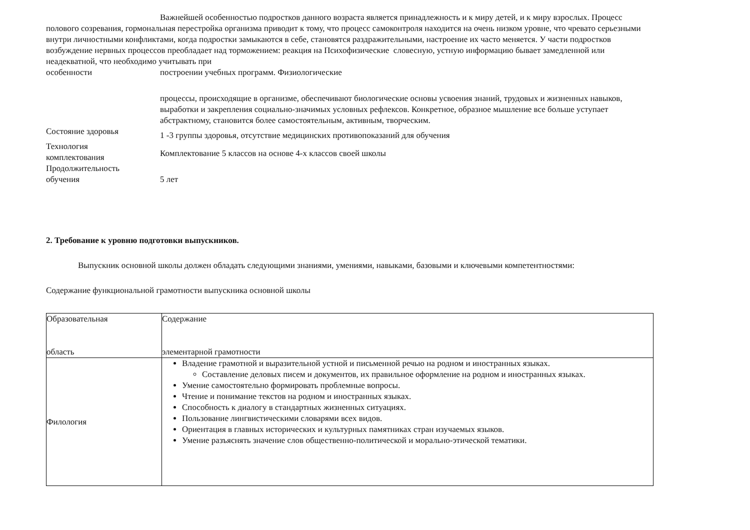Важнейшей особенностью подростков данного возраста является принадлежность и к миру детей, и к миру взрослых. Процесс полового созревания, гормональная перестройка организма приводит к тому, что процесс самоконтроля находится на очень низком уровне, что чревато серьезными внутри личностными конфликтами, когда подростки замыкаются в себе, становятся раздражительными, настроение их часто меняется. У части подростков возбуждение нервных процессов преобладает над торможением: реакция на Психофизические словесную, устную информацию бывает замедленной или неадекватной, что необходимо учитывать при
особенности построении учебных программ. Физиологические
процессы, происходящие в организме, обеспечивают биологические основы усвоения знаний, трудовых и жизненных навыков, выработки и закрепления социально-значимых условных рефлексов. Конкретное, образное мышление все больше уступает абстрактному, становится более самостоятельным, активным, творческим.
Состояние здоровья
1 -3 группы здоровья, отсутствие медицинских противопоказаний для обучения
Технология
комплектования
Комплектование 5 классов на основе 4-х классов своей школы
Продолжительность
обучения
5 лет
2. Требование к уровню подготовки выпускников.
Выпускник основной школы должен обладать следующими знаниями, умениями, навыками, базовыми и ключевыми компетентностями:
Содержание функциональной грамотности выпускника основной школы
| Образовательная область | Содержание элементарной грамотности |
| Филология | Владение грамотной и выразительной устной и письменной речью на родном и иностранных языках. Составление деловых писем и документов, их правильное оформление на родном и иностранных языках. Умение самостоятельно формировать проблемные вопросы. Чтение и понимание текстов на родном и иностранных языках. Способность к диалогу в стандартных жизненных ситуациях. Пользование лингвистическими словарями всех видов. Ориентация в главных исторических и культурных памятниках стран изучаемых языков. Умение разъяснять значение слов общественно-политической и морально-этической тематики. |